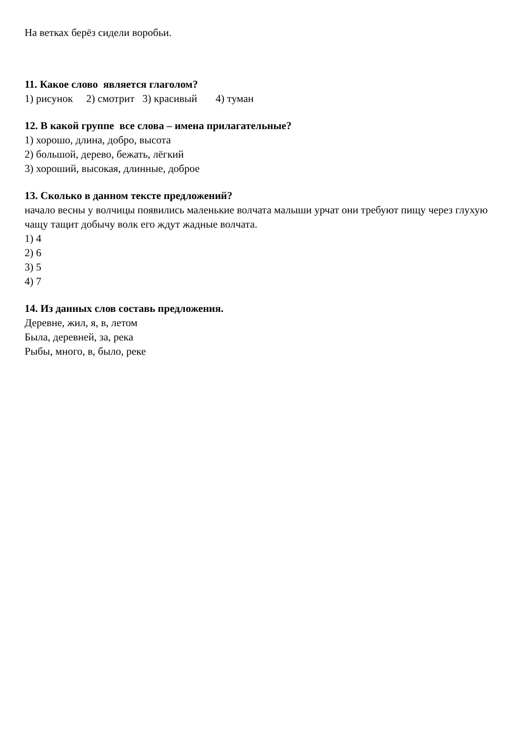На ветках берёз сидели воробьи.
11. Какое слово является глаголом?
1) рисунок 2) смотрит 3) красивый 4) туман
12. В какой группе все слова – имена прилагательные?
1) хорошо, длина, добро, высота
2) большой, дерево, бежать, лёгкий
3) хороший, высокая, длинные, доброе
13. Сколько в данном тексте предложений?
начало весны у волчицы появились маленькие волчата малыши урчат они требуют пищу через глухую чащу тащит добычу волк его ждут жадные волчата.
1) 4
2) 6
3) 5
4) 7
14. Из данных слов составь предложения.
Деревне, жил, я, в, летом
Была, деревней, за, река
Рыбы, много, в, было, реке